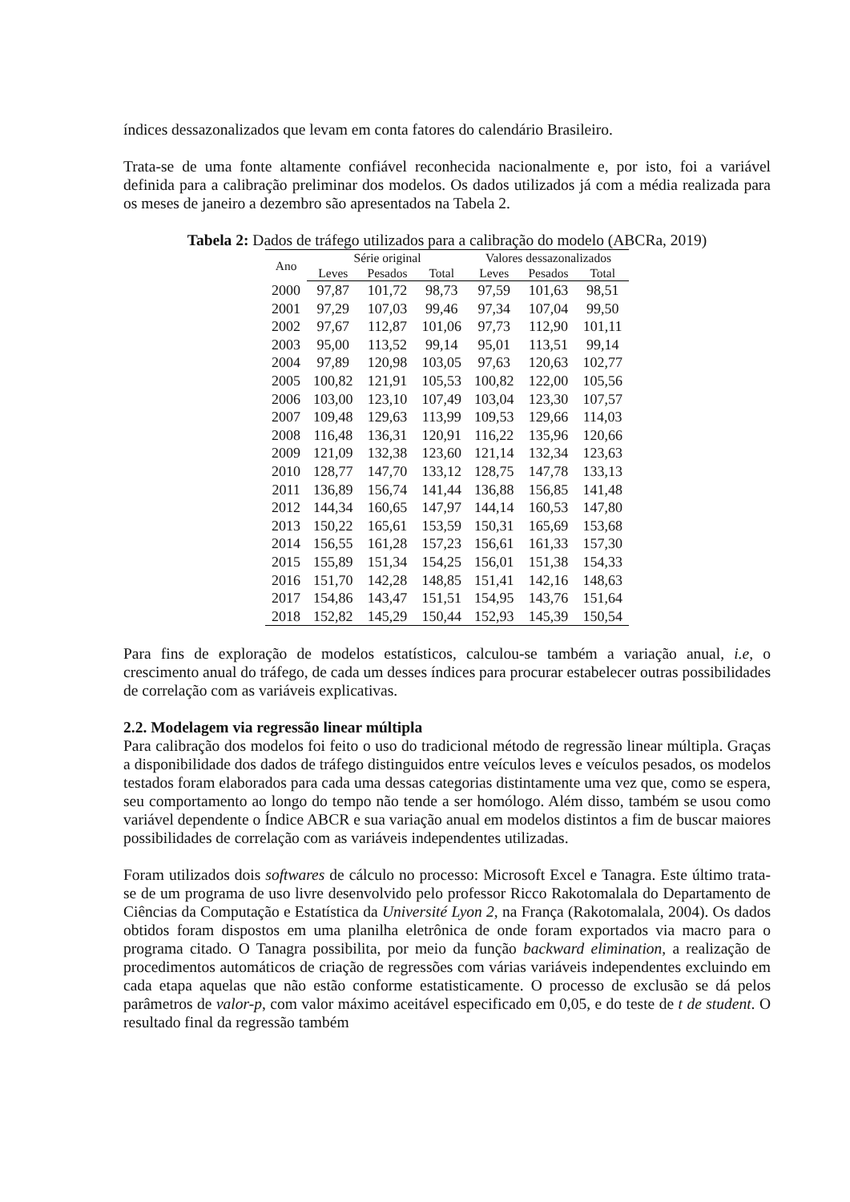índices dessazonalizados que levam em conta fatores do calendário Brasileiro.
Trata-se de uma fonte altamente confiável reconhecida nacionalmente e, por isto, foi a variável definida para a calibração preliminar dos modelos. Os dados utilizados já com a média realizada para os meses de janeiro a dezembro são apresentados na Tabela 2.
Tabela 2: Dados de tráfego utilizados para a calibração do modelo (ABCRa, 2019)
| Ano | Série original | | | Valores dessazonalizados | | |
| --- | --- | --- | --- | --- | --- | --- |
| | Leves | Pesados | Total | Leves | Pesados | Total |
| 2000 | 97,87 | 101,72 | 98,73 | 97,59 | 101,63 | 98,51 |
| 2001 | 97,29 | 107,03 | 99,46 | 97,34 | 107,04 | 99,50 |
| 2002 | 97,67 | 112,87 | 101,06 | 97,73 | 112,90 | 101,11 |
| 2003 | 95,00 | 113,52 | 99,14 | 95,01 | 113,51 | 99,14 |
| 2004 | 97,89 | 120,98 | 103,05 | 97,63 | 120,63 | 102,77 |
| 2005 | 100,82 | 121,91 | 105,53 | 100,82 | 122,00 | 105,56 |
| 2006 | 103,00 | 123,10 | 107,49 | 103,04 | 123,30 | 107,57 |
| 2007 | 109,48 | 129,63 | 113,99 | 109,53 | 129,66 | 114,03 |
| 2008 | 116,48 | 136,31 | 120,91 | 116,22 | 135,96 | 120,66 |
| 2009 | 121,09 | 132,38 | 123,60 | 121,14 | 132,34 | 123,63 |
| 2010 | 128,77 | 147,70 | 133,12 | 128,75 | 147,78 | 133,13 |
| 2011 | 136,89 | 156,74 | 141,44 | 136,88 | 156,85 | 141,48 |
| 2012 | 144,34 | 160,65 | 147,97 | 144,14 | 160,53 | 147,80 |
| 2013 | 150,22 | 165,61 | 153,59 | 150,31 | 165,69 | 153,68 |
| 2014 | 156,55 | 161,28 | 157,23 | 156,61 | 161,33 | 157,30 |
| 2015 | 155,89 | 151,34 | 154,25 | 156,01 | 151,38 | 154,33 |
| 2016 | 151,70 | 142,28 | 148,85 | 151,41 | 142,16 | 148,63 |
| 2017 | 154,86 | 143,47 | 151,51 | 154,95 | 143,76 | 151,64 |
| 2018 | 152,82 | 145,29 | 150,44 | 152,93 | 145,39 | 150,54 |
Para fins de exploração de modelos estatísticos, calculou-se também a variação anual, i.e, o crescimento anual do tráfego, de cada um desses índices para procurar estabelecer outras possibilidades de correlação com as variáveis explicativas.
2.2. Modelagem via regressão linear múltipla
Para calibração dos modelos foi feito o uso do tradicional método de regressão linear múltipla. Graças a disponibilidade dos dados de tráfego distinguidos entre veículos leves e veículos pesados, os modelos testados foram elaborados para cada uma dessas categorias distintamente uma vez que, como se espera, seu comportamento ao longo do tempo não tende a ser homólogo. Além disso, também se usou como variável dependente o Índice ABCR e sua variação anual em modelos distintos a fim de buscar maiores possibilidades de correlação com as variáveis independentes utilizadas.
Foram utilizados dois softwares de cálculo no processo: Microsoft Excel e Tanagra. Este último trata-se de um programa de uso livre desenvolvido pelo professor Ricco Rakotomalala do Departamento de Ciências da Computação e Estatística da Université Lyon 2, na França (Rakotomalala, 2004). Os dados obtidos foram dispostos em uma planilha eletrônica de onde foram exportados via macro para o programa citado. O Tanagra possibilita, por meio da função backward elimination, a realização de procedimentos automáticos de criação de regressões com várias variáveis independentes excluindo em cada etapa aquelas que não estão conforme estatisticamente. O processo de exclusão se dá pelos parâmetros de valor-p, com valor máximo aceitável especificado em 0,05, e do teste de t de student. O resultado final da regressão também